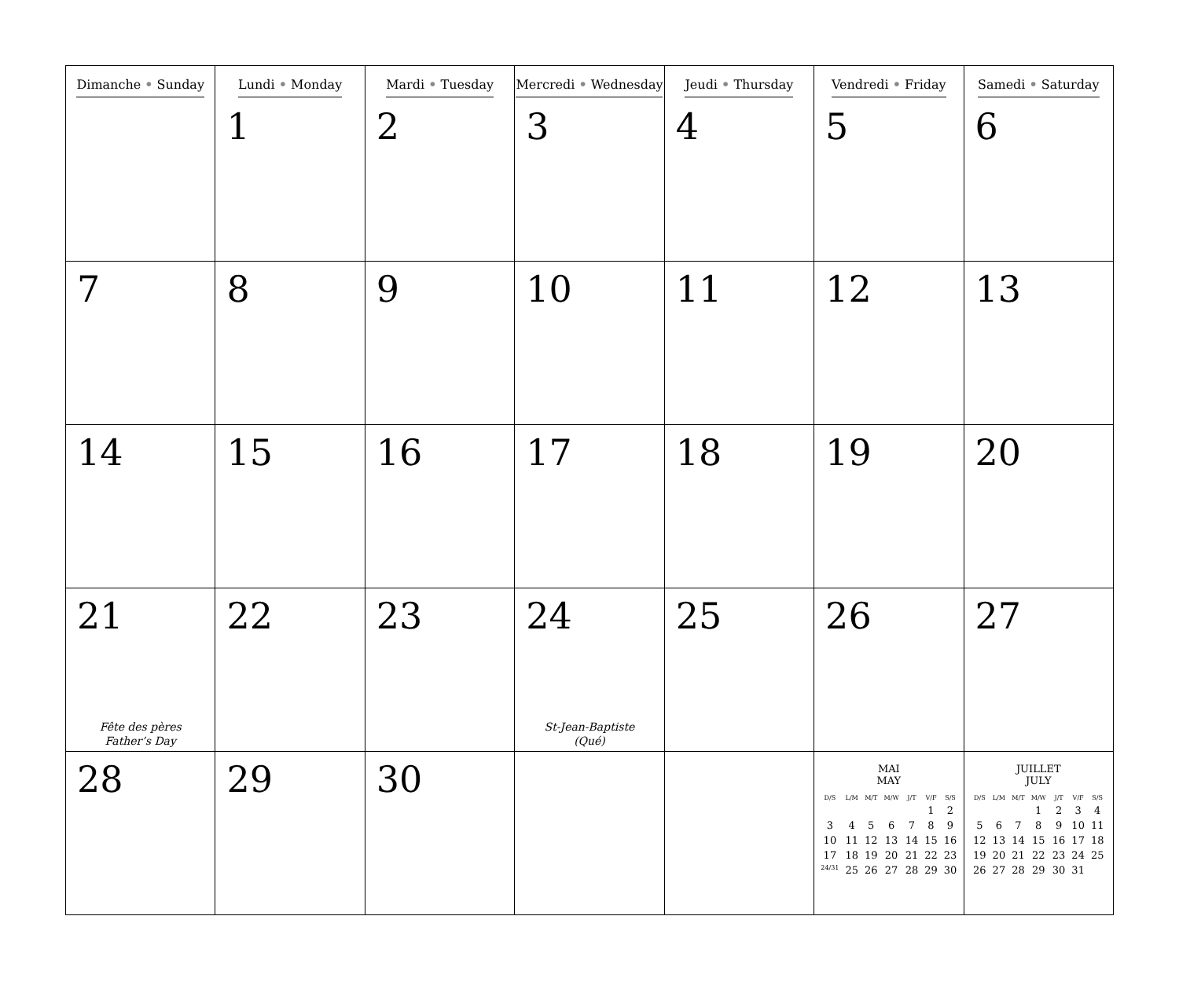| Dimanche • Sunday | Lundi • Monday 1 | Mardi • Tuesday 2 | Mercredi • Wednesday 3 | Jeudi • Thursday 4 | Vendredi • Friday 5 | Samedi • Saturday 6 |
| 7 | 8 | 9 | 10 | 11 | 12 | 13 |
| 14 | 15 | 16 | 17 | 18 | 19 | 20 |
| 21 Fête des pères Father’s Day | 22 | 23 | 24 St-Jean-Baptiste (Qué) | 25 | 26 | 27 |
| 28 | 29 | 30 | | | MAI MAY / D/S / L/M / M/T / M/W / J/T / V/F / S/S / / / / / / / 1 / 2 / / 3 / 4 / 5 / 6 / 7 / 8 / 9 / / 10 / 11 / 12 / 13 / 14 / 15 / 16 / / 17 / 18 / 19 / 20 / 21 / 22 / 23 / / 24/31 / 25 / 26 / 27 / 28 / 29 / 30 / | JUILLET JULY / D/S / L/M / M/T / M/W / J/T / V/F / S/S / / / / / 1 / 2 / 3 / 4 / / 5 / 6 / 7 / 8 / 9 / 10 / 11 / / 12 / 13 / 14 / 15 / 16 / 17 / 18 / / 19 / 20 / 21 / 22 / 23 / 24 / 25 / / 26 / 27 / 28 / 29 / 30 / 31 / / |